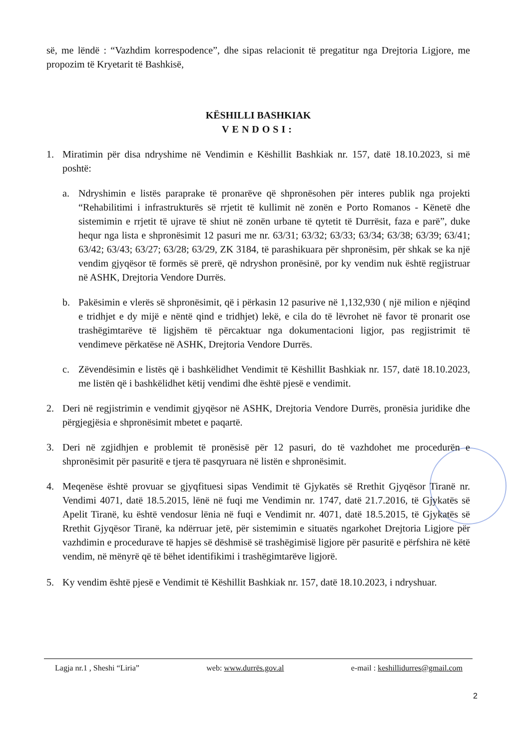së, me lëndë : “Vazhdim korrespodence”, dhe sipas relacionit të pregatitur nga Drejtoria Ligjore, me propozim të Kryetarit të Bashkisë,
KËSHILLI BASHKIAK
VENDOSI:
1. Miratimin për disa ndryshime në Vendimin e Këshillit Bashkiak nr. 157, datë 18.10.2023, si më poshtë:
a. Ndryshimin e listës paraprake të pronarëve që shpronësohen për interes publik nga projekti “Rehabilitimi i infrastrukturës së rrjetit të kullimit në zonën e Porto Romanos - Kënetë dhe sistemimin e rrjetit të ujrave të shiut në zonën urbane të qytetit të Durrësit, faza e parë”, duke hequr nga lista e shpronësimit 12 pasuri me nr. 63/31; 63/32; 63/33; 63/34; 63/38; 63/39; 63/41; 63/42; 63/43; 63/27; 63/28; 63/29, ZK 3184, të parashikuara për shpronësim, për shkak se ka një vendim gjyqësor të formës së prerë, që ndryshon pronësinë, por ky vendim nuk është regjistruar në ASHK, Drejtoria Vendore Durrës.
b. Pakësimin e vlerës së shpronësimit, që i përkasin 12 pasurive në 1,132,930 ( një milion e njëqind e tridhjet e dy mijë e nëntë qind e tridhjet) lekë, e cila do të lëvrohet në favor të pronarit ose trashëgimtarëve të ligjshëm të përcaktuar nga dokumentacioni ligjor, pas regjistrimit të vendimeve përkatëse në ASHK, Drejtoria Vendore Durrës.
c. Zëvendësimin e listës që i bashkëlidhet Vendimit të Këshillit Bashkiak nr. 157, datë 18.10.2023, me listën që i bashkëlidhet këtij vendimi dhe është pjesë e vendimit.
2. Deri në regjistrimin e vendimit gjyqësor në ASHK, Drejtoria Vendore Durrës, pronësia juridike dhe përgjegjësia e shpronësimit mbetet e paqartë.
3. Deri në zgjidhjen e problemit të pronësisë për 12 pasuri, do të vazhdohet me procedurën e shpronësimit për pasuritë e tjera të pasqyruara në listën e shpronësimit.
4. Meqenëse është provuar se gjyqfituesi sipas Vendimit të Gjykatës së Rrethit Gjyqësor Tiranë nr. Vendimi 4071, datë 18.5.2015, lënë në fuqi me Vendimin nr. 1747, datë 21.7.2016, të Gjykatës së Apelit Tiranë, ku është vendosur lënia në fuqi e Vendimit nr. 4071, datë 18.5.2015, të Gjykatës së Rrethit Gjyqësor Tiranë, ka ndërruar jetë, për sistemimin e situatës ngarkohet Drejtoria Ligjore për vazhdimin e procedurave të hapjes së dëshmisë së trashëgimisë ligjore për pasuritë e përfshira në këtë vendim, në mënyrë që të bëhet identifikimi i trashëgimtarëve ligjorë.
5. Ky vendim është pjesë e Vendimit të Këshillit Bashkiak nr. 157, datë 18.10.2023, i ndryshuar.
Lagja nr.1 , Sheshi “Liria” web: www.durrës.gov.al e-mail : keshillidurres@gmail.com
2